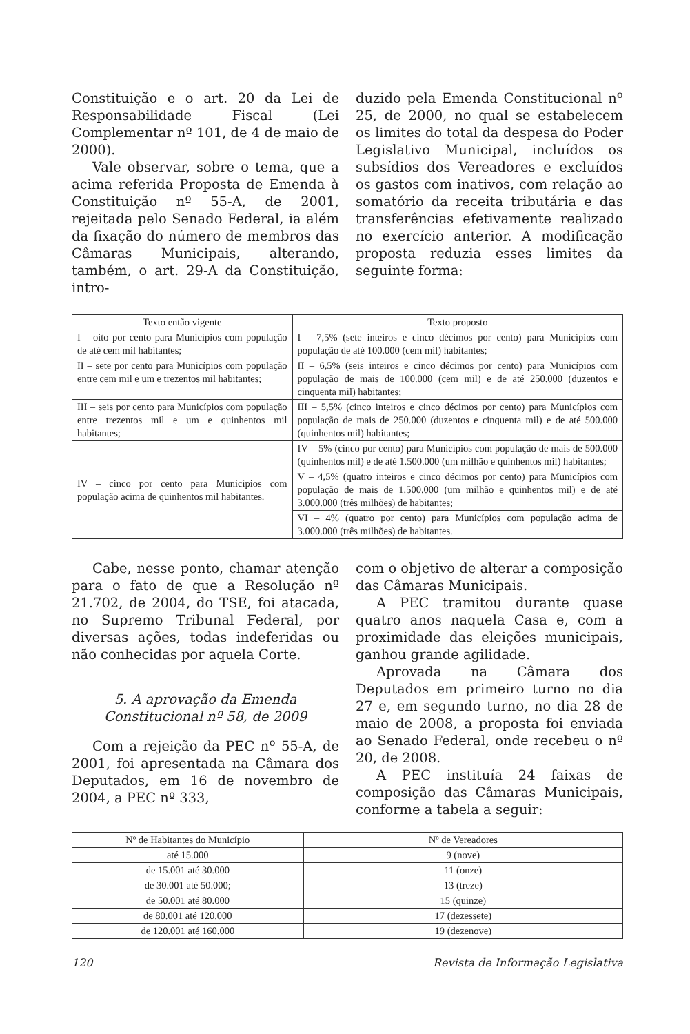Constituição e o art. 20 da Lei de Responsabilidade Fiscal (Lei Complementar nº 101, de 4 de maio de 2000).
Vale observar, sobre o tema, que a acima referida Proposta de Emenda à Constituição nº 55-A, de 2001, rejeitada pelo Senado Federal, ia além da fixação do número de membros das Câmaras Municipais, alterando, também, o art. 29-A da Constituição, intro-
duzido pela Emenda Constitucional nº 25, de 2000, no qual se estabelecem os limites do total da despesa do Poder Legislativo Municipal, incluídos os subsídios dos Vereadores e excluídos os gastos com inativos, com relação ao somatório da receita tributária e das transferências efetivamente realizado no exercício anterior. A modificação proposta reduzia esses limites da seguinte forma:
| Texto então vigente | Texto proposto |
| --- | --- |
| I – oito por cento para Municípios com população de até cem mil habitantes; | I – 7,5% (sete inteiros e cinco décimos por cento) para Municípios com população de até 100.000 (cem mil) habitantes; |
| II – sete por cento para Municípios com população entre cem mil e um e trezentos mil habitantes; | II – 6,5% (seis inteiros e cinco décimos por cento) para Municípios com população de mais de 100.000 (cem mil) e de até 250.000 (duzentos e cinquenta mil) habitantes; |
| III – seis por cento para Municípios com população entre trezentos mil e um e quinhentos mil habitantes; | III – 5,5% (cinco inteiros e cinco décimos por cento) para Municípios com população de mais de 250.000 (duzentos e cinquenta mil) e de até 500.000 (quinhentos mil) habitantes; |
| IV – cinco por cento para Municípios com população acima de quinhentos mil habitantes. | IV – 5% (cinco por cento) para Municípios com população de mais de 500.000 (quinhentos mil) e de até 1.500.000 (um milhão e quinhentos mil) habitantes; |
| | V – 4,5% (quatro inteiros e cinco décimos por cento) para Municípios com população de mais de 1.500.000 (um milhão e quinhentos mil) e de até 3.000.000 (três milhões) de habitantes; |
| | VI – 4% (quatro por cento) para Municípios com população acima de 3.000.000 (três milhões) de habitantes. |
Cabe, nesse ponto, chamar atenção para o fato de que a Resolução nº 21.702, de 2004, do TSE, foi atacada, no Supremo Tribunal Federal, por diversas ações, todas indeferidas ou não conhecidas por aquela Corte.
5. A aprovação da Emenda
Constitucional nº 58, de 2009
Com a rejeição da PEC nº 55-A, de 2001, foi apresentada na Câmara dos Deputados, em 16 de novembro de 2004, a PEC nº 333,
com o objetivo de alterar a composição das Câmaras Municipais.
A PEC tramitou durante quase quatro anos naquela Casa e, com a proximidade das eleições municipais, ganhou grande agilidade.
Aprovada na Câmara dos Deputados em primeiro turno no dia 27 e, em segundo turno, no dia 28 de maio de 2008, a proposta foi enviada ao Senado Federal, onde recebeu o nº 20, de 2008.
A PEC instituía 24 faixas de composição das Câmaras Municipais, conforme a tabela a seguir:
| Nº de Habitantes do Município | Nº de Vereadores |
| --- | --- |
| até 15.000 | 9 (nove) |
| de 15.001 até 30.000 | 11 (onze) |
| de 30.001 até 50.000; | 13 (treze) |
| de 50.001 até 80.000 | 15 (quinze) |
| de 80.001 até 120.000 | 17 (dezessete) |
| de 120.001 até 160.000 | 19 (dezenove) |
120 Revista de Informação Legislativa